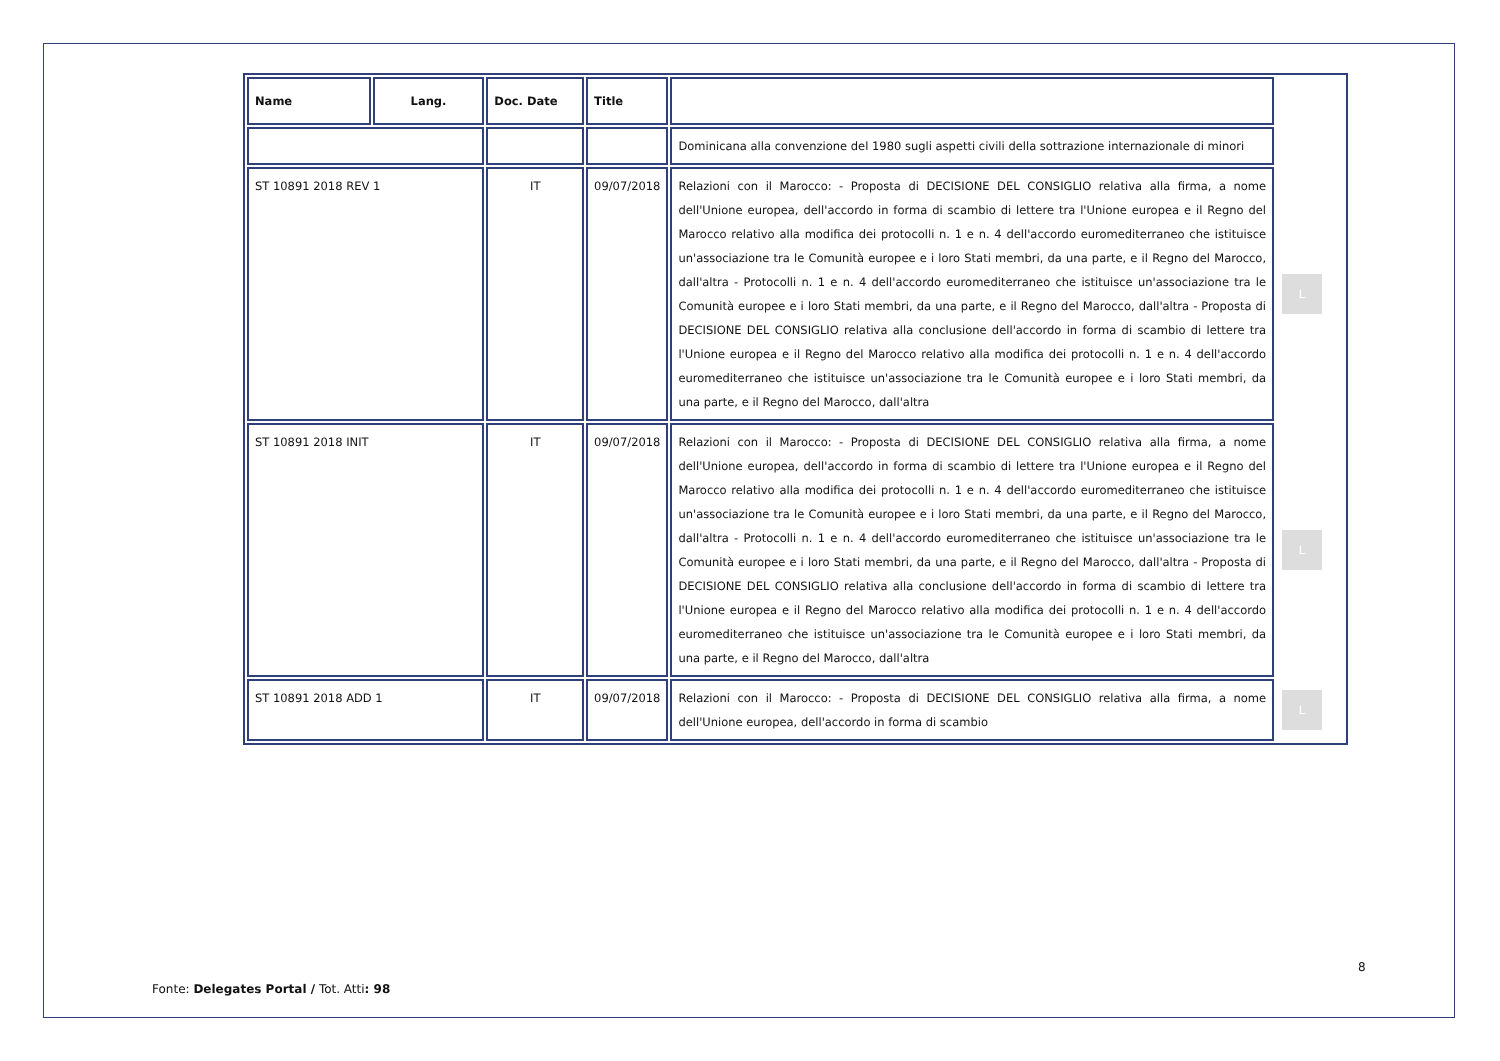| Name | Lang. | Doc. Date | Title | | |
| | | | | Dominicana alla convenzione del 1980 sugli aspetti civili della sottrazione internazionale di minori | |
| ST 10891 2018 REV 1 | | IT | 09/07/2018 | Relazioni con il Marocco: - Proposta di DECISIONE DEL CONSIGLIO relativa alla firma, a nome dell'Unione europea, dell'accordo in forma di scambio di lettere tra l'Unione europea e il Regno del Marocco relativo alla modifica dei protocolli n. 1 e n. 4 dell'accordo euromediterraneo che istituisce un'associazione tra le Comunità europee e i loro Stati membri, da una parte, e il Regno del Marocco, dall'altra - Protocolli n. 1 e n. 4 dell'accordo euromediterraneo che istituisce un'associazione tra le Comunità europee e i loro Stati membri, da una parte, e il Regno del Marocco, dall'altra - Proposta di DECISIONE DEL CONSIGLIO relativa alla conclusione dell'accordo in forma di scambio di lettere tra l'Unione europea e il Regno del Marocco relativo alla modifica dei protocolli n. 1 e n. 4 dell'accordo euromediterraneo che istituisce un'associazione tra le Comunità europee e i loro Stati membri, da una parte, e il Regno del Marocco, dall'altra | L |
| ST 10891 2018 INIT | | IT | 09/07/2018 | Relazioni con il Marocco: - Proposta di DECISIONE DEL CONSIGLIO relativa alla firma, a nome dell'Unione europea, dell'accordo in forma di scambio di lettere tra l'Unione europea e il Regno del Marocco relativo alla modifica dei protocolli n. 1 e n. 4 dell'accordo euromediterraneo che istituisce un'associazione tra le Comunità europee e i loro Stati membri, da una parte, e il Regno del Marocco, dall'altra - Protocolli n. 1 e n. 4 dell'accordo euromediterraneo che istituisce un'associazione tra le Comunità europee e i loro Stati membri, da una parte, e il Regno del Marocco, dall'altra - Proposta di DECISIONE DEL CONSIGLIO relativa alla conclusione dell'accordo in forma di scambio di lettere tra l'Unione europea e il Regno del Marocco relativo alla modifica dei protocolli n. 1 e n. 4 dell'accordo euromediterraneo che istituisce un'associazione tra le Comunità europee e i loro Stati membri, da una parte, e il Regno del Marocco, dall'altra | L |
| ST 10891 2018 ADD 1 | | IT | 09/07/2018 | Relazioni con il Marocco: - Proposta di DECISIONE DEL CONSIGLIO relativa alla firma, a nome dell'Unione europea, dell'accordo in forma di scambio | L |
8
Fonte: Delegates Portal / Tot. Atti: 98